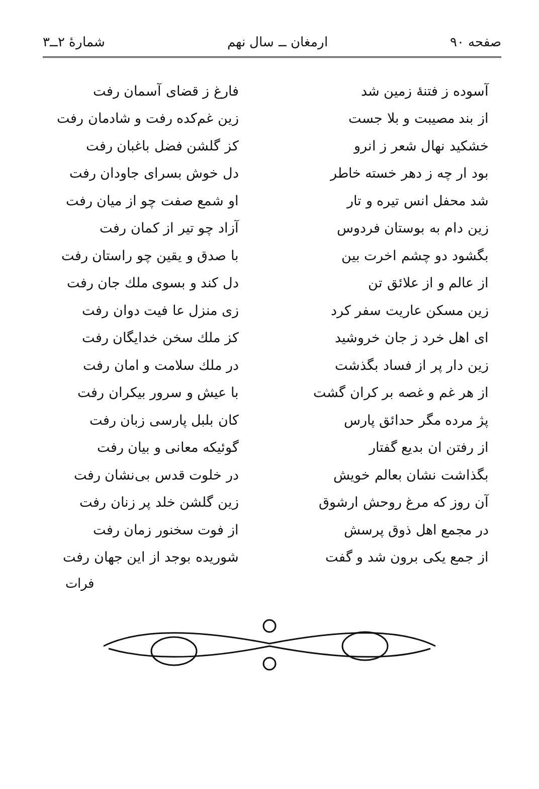صفحه ۹۰ ارمغان ــ سال نهم شمارهٔ ۲ــ۳
آسوده ز فتنهٔ زمین شد فارغ ز قضای آسمان رفت
از بند مصیبت و بلا جست زین غم‌کده رفت و شادمان رفت
خشکید نهال شعر ز انرو کز گلشن فضل باغبان رفت
بود ار چه ز دهر خسته خاطر دل خوش بسرای جاودان رفت
شد محفل انس تیره و تار او شمع صفت چو از میان رفت
زین دام به بوستان فردوس آزاد چو تیر از کمان رفت
بگشود دو چشم اخرت بین با صدق و یقین چو راستان رفت
از عالم و از علائق تن دل کند و بسوی ملك جان رفت
زین مسکن عاریت سفر کرد زی منزل عا فیت دوان رفت
ای اهل خرد ز جان خروشید کز ملك سخن خدایگان رفت
زین دار پر از فساد بگذشت در ملك سلامت و امان رفت
از هر غم و غصه بر کران گشت با عیش و سرور بیکران رفت
پژ مرده مگر حدائق پارس کان بلبل پارسی زبان رفت
از رفتن ان بدیع گفتار گوئیکه معانی و بیان رفت
بگذاشت نشان بعالم خویش در خلوت قدس بی‌نشان رفت
آن روز که مرغ روحش ارشوق زین گلشن خلد پر زنان رفت
در مجمع اهل ذوق پرسش از فوت سخنور زمان رفت
از جمع یکی برون شد و گفت شوریده بوجد از این جهان رفت
فرات